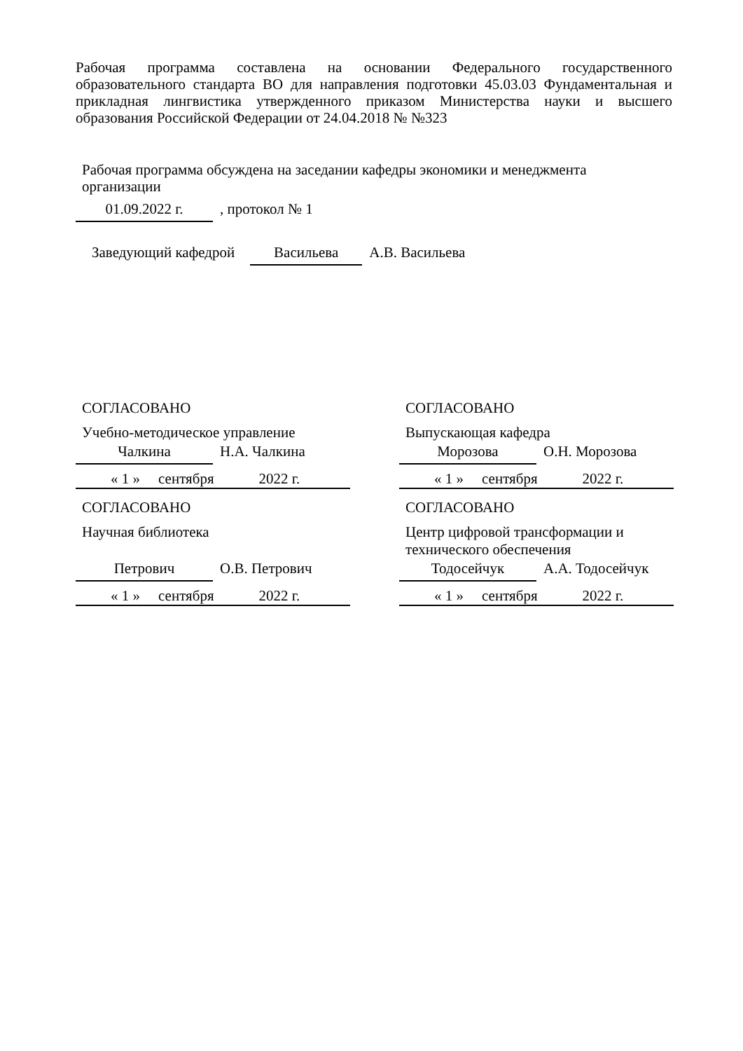Рабочая программа составлена на основании Федерального государственного образовательного стандарта ВО для направления подготовки 45.03.03 Фундаментальная и прикладная лингвистика утвержденного приказом Министерства науки и высшего образования Российской Федерации от 24.04.2018 № №323
Рабочая программа обсуждена на заседании кафедры экономики и менеджмента организации
01.09.2022 г., протокол № 1
Заведующий кафедрой Васильева А.В. Васильева
СОГЛАСОВАНО
Учебно-методическое управление
Чалкина Н.А. Чалкина
« 1 » сентября 2022 г.
СОГЛАСОВАНО
Выпускающая кафедра
Морозова О.Н. Морозова
« 1 » сентября 2022 г.
СОГЛАСОВАНО
Научная библиотека
Петрович О.В. Петрович
« 1 » сентября 2022 г.
СОГЛАСОВАНО
Центр цифровой трансформации и технического обеспечения
Тодосейчук А.А. Тодосейчук
« 1 » сентября 2022 г.